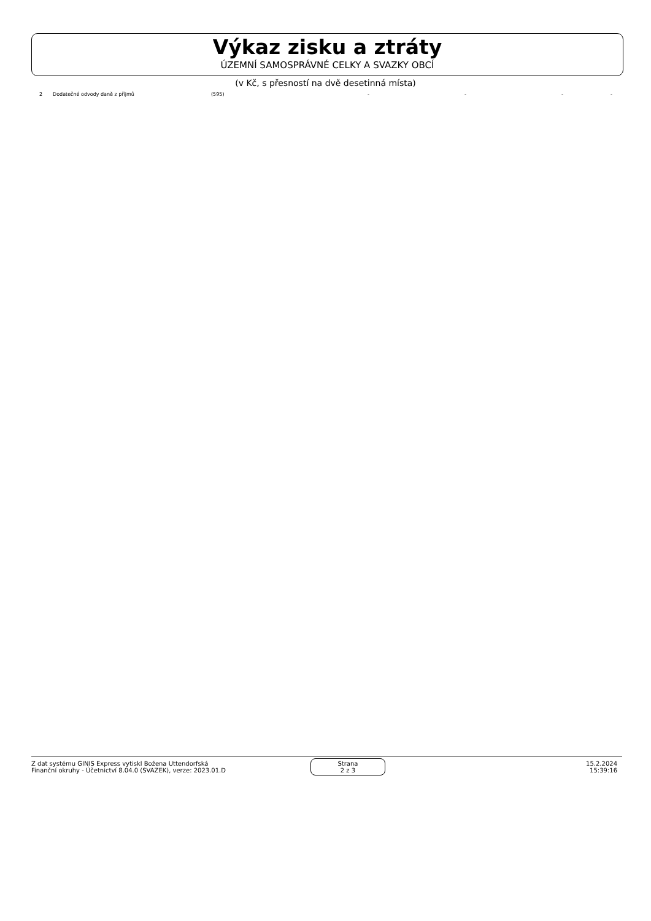Výkaz zisku a ztráty
ÚZEMNÍ SAMOSPRÁVNÉ CELKY A SVAZKY OBCÍ
(v Kč, s přesností na dvě desetinná místa)
| 2 | Dodatečné odvody daně z příjmů | (595) | - | - | - | - |
Z dat systému GINIS Express vytiskl Božena Uttendorfská
Finanční okruhy - Účetnictví 8.04.0 (SVAZEK), verze: 2023.01.D
Strana
2 z 3
15.2.2024
15:39:16